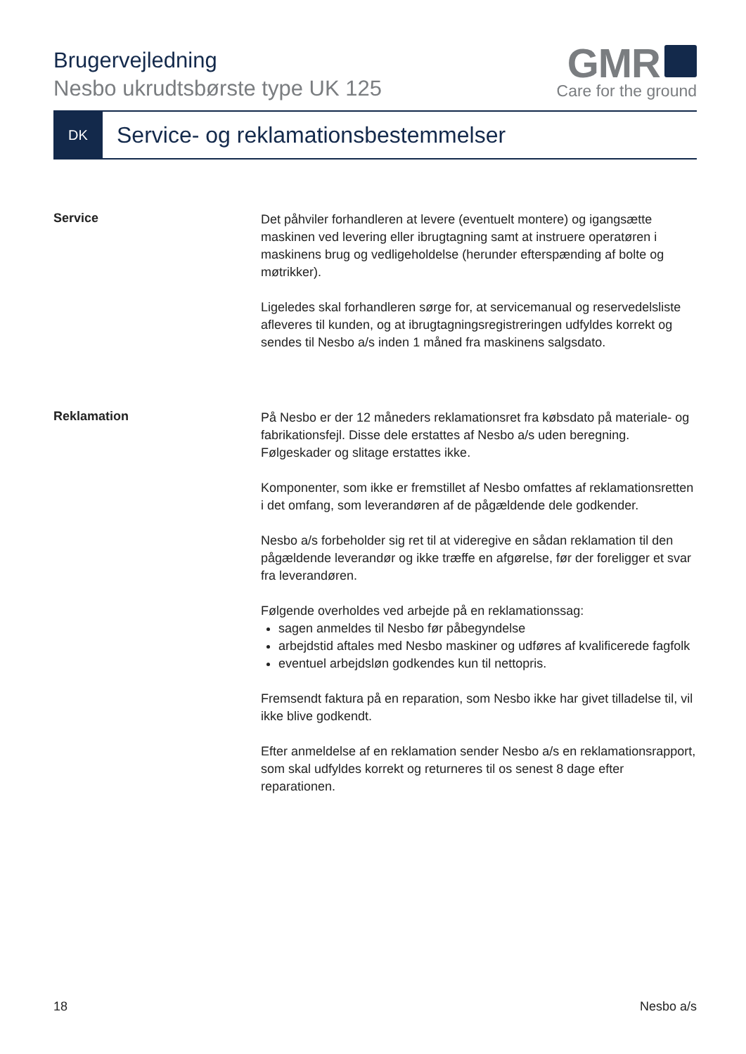Brugervejledning
Nesbo ukrudtsbørste type UK 125
GMR
Care for the ground
DK
Service- og reklamationsbestemmelser
Service
Det påhviler forhandleren at levere (eventuelt montere) og igangsætte maskinen ved levering eller ibrugtagning samt at instruere operatøren i maskinens brug og vedligeholdelse (herunder efterspænding af bolte og møtrikker).
Ligeledes skal forhandleren sørge for, at servicemanual og reservedelsliste afleveres til kunden, og at ibrugtagningsregistreringen udfyldes korrekt og sendes til Nesbo a/s inden 1 måned fra maskinens salgsdato.
Reklamation
På Nesbo er der 12 måneders reklamationsret fra købsdato på materiale- og fabrikationsfejl. Disse dele erstattes af Nesbo a/s uden beregning. Følgeskader og slitage erstattes ikke.
Komponenter, som ikke er fremstillet af Nesbo omfattes af reklamationsretten i det omfang, som leverandøren af de pågældende dele godkender.
Nesbo a/s forbeholder sig ret til at videregive en sådan reklamation til den pågældende leverandør og ikke træffe en afgørelse, før der foreligger et svar fra leverandøren.
Følgende overholdes ved arbejde på en reklamationssag:
sagen anmeldes til Nesbo før påbegyndelse
arbejdstid aftales med Nesbo maskiner og udføres af kvalificerede fagfolk
eventuel arbejdsløn godkendes kun til nettopris.
Fremsendt faktura på en reparation, som Nesbo ikke har givet tilladelse til, vil ikke blive godkendt.
Efter anmeldelse af en reklamation sender Nesbo a/s en reklamationsrapport, som skal udfyldes korrekt og returneres til os senest 8 dage efter reparationen.
18 Nesbo a/s